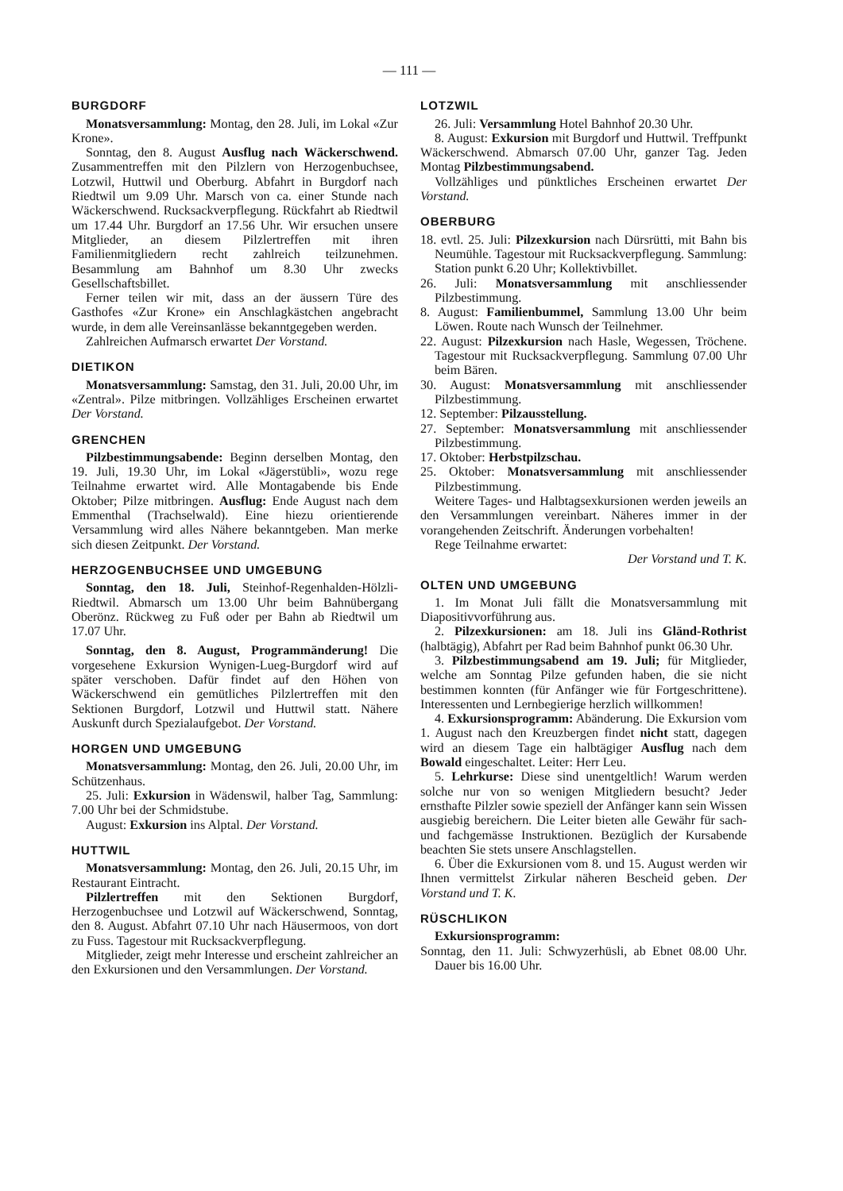— 111 —
BURGDORF
Monatsversammlung: Montag, den 28. Juli, im Lokal «Zur Krone».
Sonntag, den 8. August Ausflug nach Wäckerschwend. Zusammentreffen mit den Pilzlern von Herzogenbuchsee, Lotzwil, Huttwil und Oberburg. Abfahrt in Burgdorf nach Riedtwil um 9.09 Uhr. Marsch von ca. einer Stunde nach Wäckerschwend. Rucksackverpflegung. Rückfahrt ab Riedtwil um 17.44 Uhr. Burgdorf an 17.56 Uhr. Wir ersuchen unsere Mitglieder, an diesem Pilzlertreffen mit ihren Familienmitgliedern recht zahlreich teilzunehmen. Besammlung am Bahnhof um 8.30 Uhr zwecks Gesellschaftsbillet.
Ferner teilen wir mit, dass an der äussern Türe des Gasthofes «Zur Krone» ein Anschlagkästchen angebracht wurde, in dem alle Vereinsanlässe bekanntgegeben werden.
Zahlreichen Aufmarsch erwartet Der Vorstand.
DIETIKON
Monatsversammlung: Samstag, den 31. Juli, 20.00 Uhr, im «Zentral». Pilze mitbringen. Vollzähliges Erscheinen erwartet Der Vorstand.
GRENCHEN
Pilzbestimmungsabende: Beginn derselben Montag, den 19. Juli, 19.30 Uhr, im Lokal «Jägerstübli», wozu rege Teilnahme erwartet wird. Alle Montagabende bis Ende Oktober; Pilze mitbringen. Ausflug: Ende August nach dem Emmenthal (Trachselwald). Eine hiezu orientierende Versammlung wird alles Nähere bekanntgeben. Man merke sich diesen Zeitpunkt. Der Vorstand.
HERZOGENBUCHSEE UND UMGEBUNG
Sonntag, den 18. Juli, Steinhof-Regenhalden-Hölzli-Riedtwil. Abmarsch um 13.00 Uhr beim Bahnübergang Oberönz. Rückweg zu Fuß oder per Bahn ab Riedtwil um 17.07 Uhr.
Sonntag, den 8. August, Programmänderung! Die vorgesehene Exkursion Wynigen-Lueg-Burgdorf wird auf später verschoben. Dafür findet auf den Höhen von Wäckerschwend ein gemütliches Pilzlertreffen mit den Sektionen Burgdorf, Lotzwil und Huttwil statt. Nähere Auskunft durch Spezialaufgebot. Der Vorstand.
HORGEN UND UMGEBUNG
Monatsversammlung: Montag, den 26. Juli, 20.00 Uhr, im Schützenhaus.
25. Juli: Exkursion in Wädenswil, halber Tag, Sammlung: 7.00 Uhr bei der Schmidstube.
August: Exkursion ins Alptal. Der Vorstand.
HUTTWIL
Monatsversammlung: Montag, den 26. Juli, 20.15 Uhr, im Restaurant Eintracht.
Pilzlertreffen mit den Sektionen Burgdorf, Herzogenbuchsee und Lotzwil auf Wäckerschwend, Sonntag, den 8. August. Abfahrt 07.10 Uhr nach Häusermoos, von dort zu Fuss. Tagestour mit Rucksackverpflegung.
Mitglieder, zeigt mehr Interesse und erscheint zahlreicher an den Exkursionen und den Versammlungen. Der Vorstand.
LOTZWIL
26. Juli: Versammlung Hotel Bahnhof 20.30 Uhr.
8. August: Exkursion mit Burgdorf und Huttwil. Treffpunkt Wäckerschwend. Abmarsch 07.00 Uhr, ganzer Tag. Jeden Montag Pilzbestimmungsabend.
Vollzähliges und pünktliches Erscheinen erwartet Der Vorstand.
OBERBURG
18. evtl. 25. Juli: Pilzexkursion nach Dürsrütti, mit Bahn bis Neumühle. Tagestour mit Rucksackverpflegung. Sammlung: Station punkt 6.20 Uhr; Kollektivbillet.
26. Juli: Monatsversammlung mit anschliessender Pilzbestimmung.
8. August: Familienbummel, Sammlung 13.00 Uhr beim Löwen. Route nach Wunsch der Teilnehmer.
22. August: Pilzexkursion nach Hasle, Wegessen, Tröchene. Tagestour mit Rucksackverpflegung. Sammlung 07.00 Uhr beim Bären.
30. August: Monatsversammlung mit anschliessender Pilzbestimmung.
12. September: Pilzausstellung.
27. September: Monatsversammlung mit anschliessender Pilzbestimmung.
17. Oktober: Herbstpilzschau.
25. Oktober: Monatsversammlung mit anschliessender Pilzbestimmung.
Weitere Tages- und Halbtagsexkursionen werden jeweils an den Versammlungen vereinbart. Näheres immer in der vorangehenden Zeitschrift. Änderungen vorbehalten!
Rege Teilnahme erwartet:
Der Vorstand und T. K.
OLTEN UND UMGEBUNG
1. Im Monat Juli fällt die Monatsversammlung mit Diapositivvorführung aus.
2. Pilzexkursionen: am 18. Juli ins Gländ-Rothrist (halbtägig), Abfahrt per Rad beim Bahnhof punkt 06.30 Uhr.
3. Pilzbestimmungsabend am 19. Juli; für Mitglieder, welche am Sonntag Pilze gefunden haben, die sie nicht bestimmen konnten (für Anfänger wie für Fortgeschrittene). Interessenten und Lernbegierige herzlich willkommen!
4. Exkursionsprogramm: Abänderung. Die Exkursion vom 1. August nach den Kreuzbergen findet nicht statt, dagegen wird an diesem Tage ein halbtägiger Ausflug nach dem Bowald eingeschaltet. Leiter: Herr Leu.
5. Lehrkurse: Diese sind unentgeltlich! Warum werden solche nur von so wenigen Mitgliedern besucht? Jeder ernsthafte Pilzler sowie speziell der Anfänger kann sein Wissen ausgiebig bereichern. Die Leiter bieten alle Gewähr für sach- und fachgemässe Instruktionen. Bezüglich der Kursabende beachten Sie stets unsere Anschlagstellen.
6. Über die Exkursionen vom 8. und 15. August werden wir Ihnen vermittelst Zirkular näheren Bescheid geben. Der Vorstand und T. K.
RÜSCHLIKON
Exkursionsprogramm:
Sonntag, den 11. Juli: Schwyzerhüsli, ab Ebnet 08.00 Uhr. Dauer bis 16.00 Uhr.